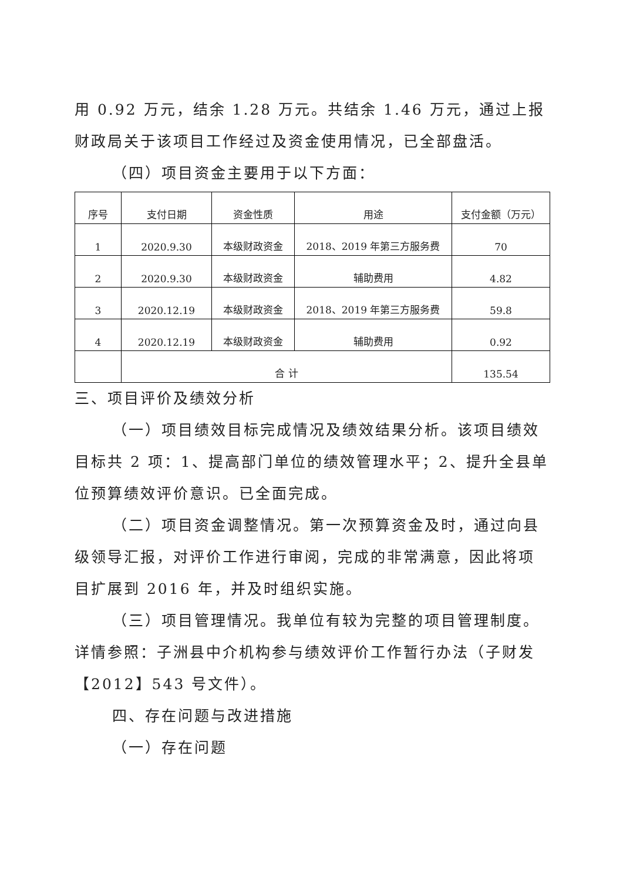用 0.92 万元，结余 1.28 万元。共结余 1.46 万元，通过上报财政局关于该项目工作经过及资金使用情况，已全部盘活。
（四）项目资金主要用于以下方面：
| 序号 | 支付日期 | 资金性质 | 用途 | 支付金额（万元） |
| --- | --- | --- | --- | --- |
| 1 | 2020.9.30 | 本级财政资金 | 2018、2019 年第三方服务费 | 70 |
| 2 | 2020.9.30 | 本级财政资金 | 辅助费用 | 4.82 |
| 3 | 2020.12.19 | 本级财政资金 | 2018、2019 年第三方服务费 | 59.8 |
| 4 | 2020.12.19 | 本级财政资金 | 辅助费用 | 0.92 |
| | 合 计 | | | 135.54 |
三、项目评价及绩效分析
（一）项目绩效目标完成情况及绩效结果分析。该项目绩效目标共 2 项：1、提高部门单位的绩效管理水平；2、提升全县单位预算绩效评价意识。已全面完成。
（二）项目资金调整情况。第一次预算资金及时，通过向县级领导汇报，对评价工作进行审阅，完成的非常满意，因此将项目扩展到 2016 年，并及时组织实施。
（三）项目管理情况。我单位有较为完整的项目管理制度。详情参照：子洲县中介机构参与绩效评价工作暂行办法（子财发【2012】543 号文件）。
四、存在问题与改进措施
（一）存在问题